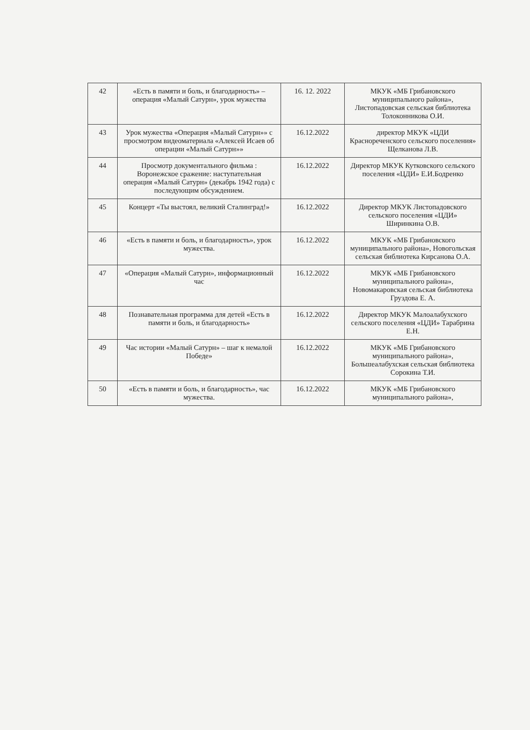| 42 | «Есть в памяти и боль, и благодарность» –операция «Малый Сатурн», урок мужества | 16. 12. 2022 | МКУК «МБ Грибановского муниципального района», Листопадовская сельская библиотека Толоконникова О.И. |
| 43 | Урок мужества «Операция «Малый Сатурн»» с просмотром видеоматериала «Алексей Исаев об операции «Малый Сатурн»» | 16.12.2022 | директор МКУК «ЦДИ Краснореченского сельского поселения» Щелканова Л.В. |
| 44 | Просмотр документального фильма : Воронежское сражение: наступательная операция «Малый Сатурн» (декабрь 1942 года) с последующим обсуждением. | 16.12.2022 | Директор МКУК Кутковского сельского поселения «ЦДИ» Е.И.Бодренко |
| 45 | Концерт «Ты выстоял, великий Сталинград!» | 16.12.2022 | Директор МКУК Листопадовского сельского поселения «ЦДИ» Ширинкина О.В. |
| 46 | «Есть в памяти и боль, и благодарность», урок мужества. | 16.12.2022 | МКУК «МБ Грибановского муниципального района», Новогольская сельская библиотека Кирсанова О.А. |
| 47 | «Операция «Малый Сатурн», информационный час | 16.12.2022 | МКУК «МБ Грибановского муниципального района», Новомакаровская сельская библиотека Груздова Е. А. |
| 48 | Познавательная программа для детей «Есть в памяти и боль, и благодарность» | 16.12.2022 | Директор МКУК Малоалабухского сельского поселения «ЦДИ» Тарабрина Е.Н. |
| 49 | Час истории «Малый Сатурн» – шаг к немалой Победе» | 16.12.2022 | МКУК «МБ Грибановского муниципального района», Большеалабухская сельская библиотека Сорокина Т.И. |
| 50 | «Есть в памяти и боль, и благодарность», час мужества. | 16.12.2022 | МКУК «МБ Грибановского муниципального района», |